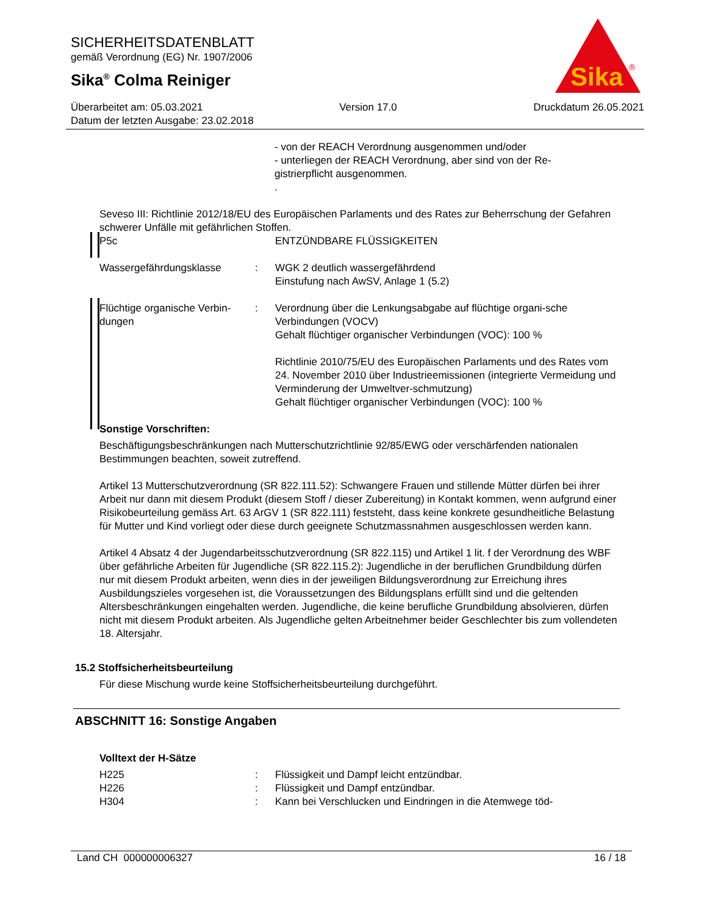SICHERHEITSDATENBLATT
gemäß Verordnung (EG) Nr. 1907/2006
Sika<sup>®</sup> Colma Reiniger
Sika
®
Überarbeitet am: 05.03.2021 Version 17.0 Druckdatum 26.05.2021
Datum der letzten Ausgabe: 23.02.2018
- von der REACH Verordnung ausgenommen und/oder
- unterliegen der REACH Verordnung, aber sind von der Re-
gistrierpflicht ausgenommen.
.
Seveso III: Richtlinie 2012/18/EU des Europäischen Parlaments und des Rates zur Beherrschung der Gefahren schwerer Unfälle mit gefährlichen Stoffen.
P5c ENTZÜNDBARE FLÜSSIGKEITEN
Wassergefährdungsklasse : WGK 2 deutlich wassergefährdend
Einstufung nach AwSV, Anlage 1 (5.2)
Flüchtige organische Verbin-dungen
: Verordnung über die Lenkungsabgabe auf flüchtige organi-sche Verbindungen (VOCV)
Gehalt flüchtiger organischer Verbindungen (VOC): 100 %
Richtlinie 2010/75/EU des Europäischen Parlaments und des Rates vom 24. November 2010 über Industrieemissionen (integrierte Vermeidung und Verminderung der Umweltver-schmutzung)
Gehalt flüchtiger organischer Verbindungen (VOC): 100 %
Sonstige Vorschriften:
Beschäftigungsbeschränkungen nach Mutterschutzrichtlinie 92/85/EWG oder verschärfenden nationalen Bestimmungen beachten, soweit zutreffend.
Artikel 13 Mutterschutzverordnung (SR 822.111.52): Schwangere Frauen und stillende Mütter dürfen bei ihrer Arbeit nur dann mit diesem Produkt (diesem Stoff / dieser Zubereitung) in Kontakt kommen, wenn aufgrund einer Risikobeurteilung gemäss Art. 63 ArGV 1 (SR 822.111) feststeht, dass keine konkrete gesundheitliche Belastung für Mutter und Kind vorliegt oder diese durch geeignete Schutzmassnahmen ausgeschlossen werden kann.
Artikel 4 Absatz 4 der Jugendarbeitsschutzverordnung (SR 822.115) und Artikel 1 lit. f der Verordnung des WBF über gefährliche Arbeiten für Jugendliche (SR 822.115.2): Jugendliche in der beruflichen Grundbildung dürfen nur mit diesem Produkt arbeiten, wenn dies in der jeweiligen Bildungsverordnung zur Erreichung ihres Ausbildungszieles vorgesehen ist, die Voraussetzungen des Bildungsplans erfüllt sind und die geltenden Altersbeschränkungen eingehalten werden. Jugendliche, die keine berufliche Grundbildung absolvieren, dürfen nicht mit diesem Produkt arbeiten. Als Jugendliche gelten Arbeitnehmer beider Geschlechter bis zum vollendeten 18. Altersjahr.
15.2 Stoffsicherheitsbeurteilung
Für diese Mischung wurde keine Stoffsicherheitsbeurteilung durchgeführt.
ABSCHNITT 16: Sonstige Angaben
Volltext der H-Sätze
H225 : Flüssigkeit und Dampf leicht entzündbar.
H226 : Flüssigkeit und Dampf entzündbar.
H304 : Kann bei Verschlucken und Eindringen in die Atemwege töd-
Land CH 000000006327 16 / 18